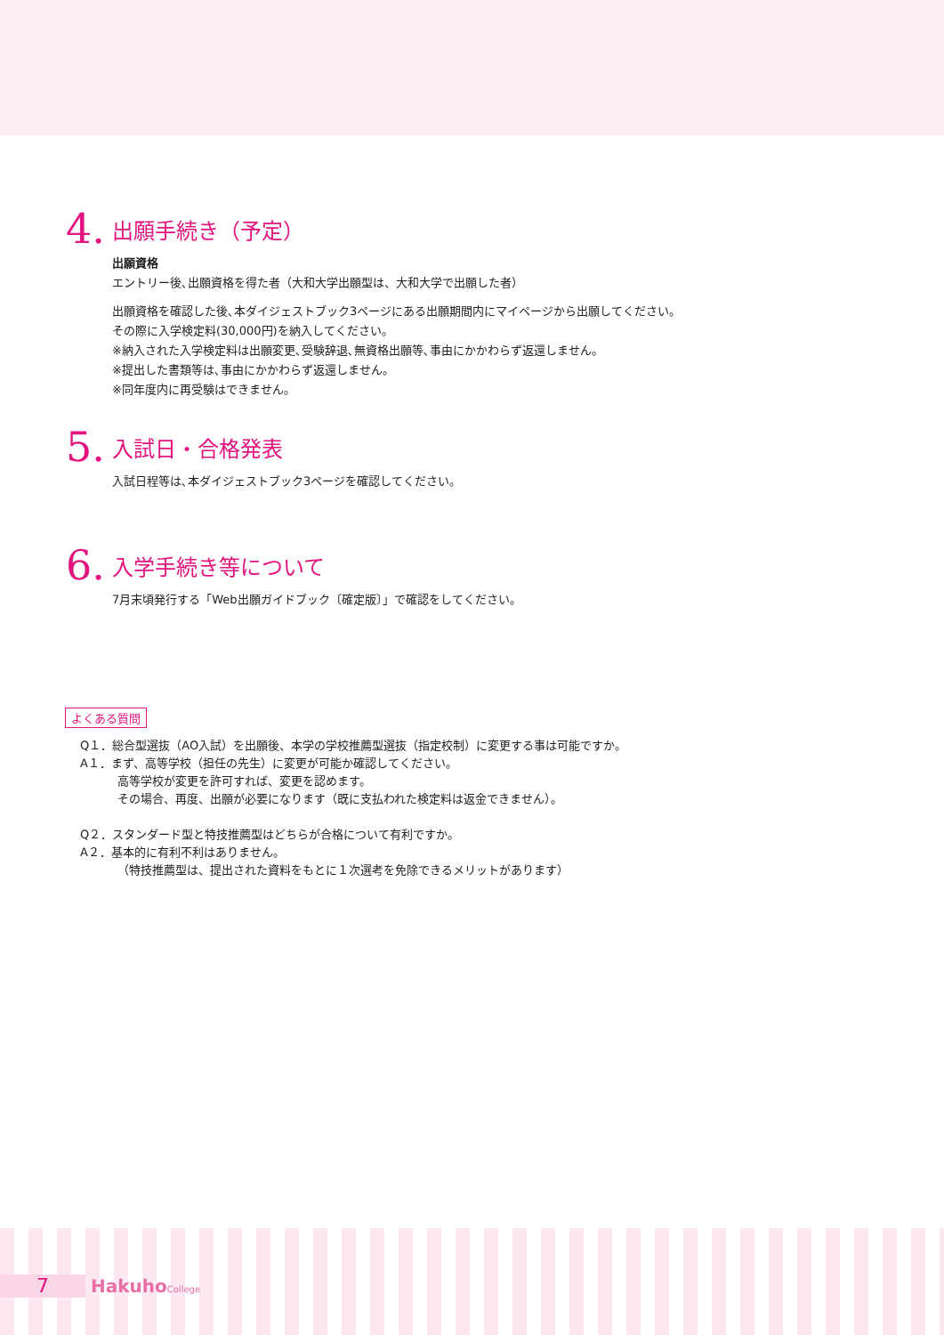4.
出願手続き（予定）
出願資格
エントリー後､出願資格を得た者（大和大学出願型は、大和大学で出願した者）
出願資格を確認した後､本ダイジェストブック3ページにある出願期間内にマイページから出願してください。
その際に入学検定料(30,000円)を納入してください。
※納入された入学検定料は出願変更､受験辞退､無資格出願等､事由にかかわらず返還しません。
※提出した書類等は､事由にかかわらず返還しません。
※同年度内に再受験はできません。
5.
入試日・合格発表
入試日程等は､本ダイジェストブック3ページを確認してください。
6.
入学手続き等について
7月末頃発行する「Web出願ガイドブック〔確定版〕」で確認をしてください。
よくある質問
Q１．総合型選抜（AO入試）を出願後、本学の学校推薦型選抜（指定校制）に変更する事は可能ですか。
A１．まず、高等学校（担任の先生）に変更が可能か確認してください。
高等学校が変更を許可すれば、変更を認めます。
その場合、再度、出願が必要になります（既に支払われた検定料は返金できません）。
Q２．スタンダード型と特技推薦型はどちらが合格について有利ですか。
A２．基本的に有利不利はありません。
（特技推薦型は、提出された資料をもとに１次選考を免除できるメリットがあります）
7
HakuhoCollege